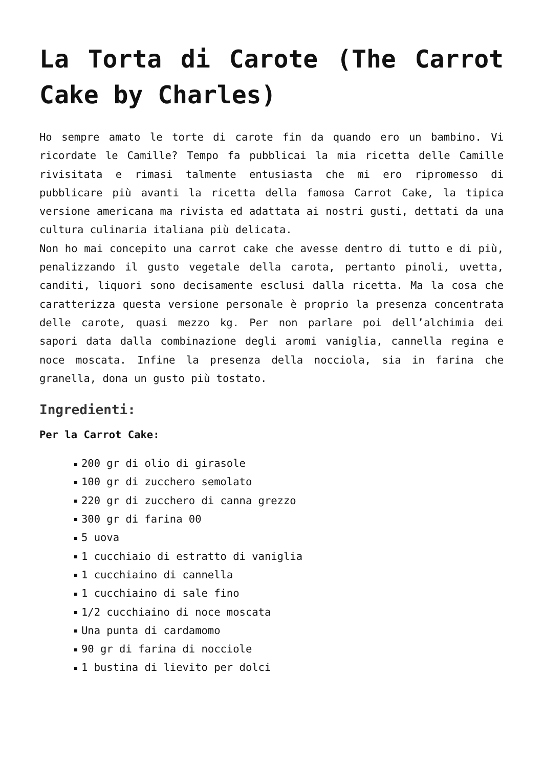La Torta di Carote (The Carrot Cake by Charles)
Ho sempre amato le torte di carote fin da quando ero un bambino. Vi ricordate le Camille? Tempo fa pubblicai la mia ricetta delle Camille rivisitata e rimasi talmente entusiasta che mi ero ripromesso di pubblicare più avanti la ricetta della famosa Carrot Cake, la tipica versione americana ma rivista ed adattata ai nostri gusti, dettati da una cultura culinaria italiana più delicata.
Non ho mai concepito una carrot cake che avesse dentro di tutto e di più, penalizzando il gusto vegetale della carota, pertanto pinoli, uvetta, canditi, liquori sono decisamente esclusi dalla ricetta. Ma la cosa che caratterizza questa versione personale è proprio la presenza concentrata delle carote, quasi mezzo kg. Per non parlare poi dell’alchimia dei sapori data dalla combinazione degli aromi vaniglia, cannella regina e noce moscata. Infine la presenza della nocciola, sia in farina che granella, dona un gusto più tostato.
Ingredienti:
Per la Carrot Cake:
200 gr di olio di girasole
100 gr di zucchero semolato
220 gr di zucchero di canna grezzo
300 gr di farina 00
5 uova
1 cucchiaio di estratto di vaniglia
1 cucchiaino di cannella
1 cucchiaino di sale fino
1/2 cucchiaino di noce moscata
Una punta di cardamomo
90 gr di farina di nocciole
1 bustina di lievito per dolci